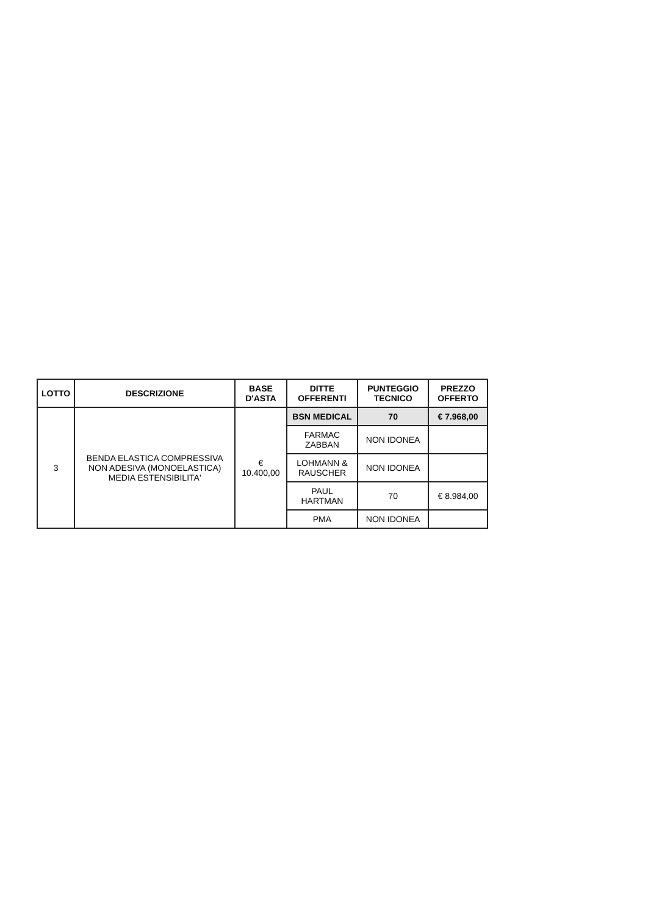| LOTTO | DESCRIZIONE | BASE D'ASTA | DITTE OFFERENTI | PUNTEGGIO TECNICO | PREZZO OFFERTO |
| --- | --- | --- | --- | --- | --- |
| 3 | BENDA ELASTICA COMPRESSIVA NON ADESIVA (MONOELASTICA) MEDIA ESTENSIBILITA' | € 10.400,00 | BSN MEDICAL | 70 | € 7.968,00 |
| | | | FARMAC ZABBAN | NON IDONEA | |
| | | | LOHMANN & RAUSCHER | NON IDONEA | |
| | | | PAUL HARTMAN | 70 | € 8.984,00 |
| | | | PMA | NON IDONEA | |